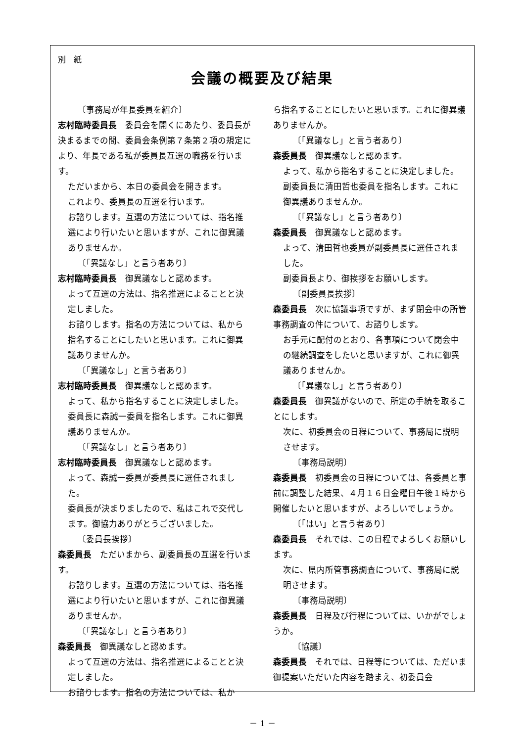別　紙
会議の概要及び結果
〔事務局が年長委員を紹介〕
志村臨時委員長　委員会を開くにあたり、委員長が決まるまでの間、委員会条例第７条第２項の規定により、年長である私が委員長互選の職務を行います。
ただいまから、本日の委員会を開きます。
これより、委員長の互選を行います。
お諮りします。互選の方法については、指名推選により行いたいと思いますが、これに御異議ありませんか。
〔「異議なし」と言う者あり〕
志村臨時委員長　御異議なしと認めます。
よって互選の方法は、指名推選によることと決定しました。
お諮りします。指名の方法については、私から指名することにしたいと思います。これに御異議ありませんか。
〔「異議なし」と言う者あり〕
志村臨時委員長　御異議なしと認めます。
よって、私から指名することに決定しました。
委員長に森誠一委員を指名します。これに御異議ありませんか。
〔「異議なし」と言う者あり〕
志村臨時委員長　御異議なしと認めます。
よって、森誠一委員が委員長に選任されました。
委員長が決まりましたので、私はこれで交代します。御協力ありがとうございました。
〔委員長挨拶〕
森委員長　ただいまから、副委員長の互選を行います。
お諮りします。互選の方法については、指名推選により行いたいと思いますが、これに御異議ありませんか。
〔「異議なし」と言う者あり〕
森委員長　御異議なしと認めます。
よって互選の方法は、指名推選によることと決定しました。
お諮りします。指名の方法については、私か
ら指名することにしたいと思います。これに御異議ありませんか。
〔「異議なし」と言う者あり〕
森委員長　御異議なしと認めます。
よって、私から指名することに決定しました。
副委員長に清田哲也委員を指名します。これに御異議ありませんか。
〔「異議なし」と言う者あり〕
森委員長　御異議なしと認めます。
よって、清田哲也委員が副委員長に選任されました。
副委員長より、御挨拶をお願いします。
〔副委員長挨拶〕
森委員長　次に協議事項ですが、まず閉会中の所管事務調査の件について、お諮りします。
お手元に配付のとおり、各事項について閉会中の継続調査をしたいと思いますが、これに御異議ありませんか。
〔「異議なし」と言う者あり〕
森委員長　御異議がないので、所定の手続を取ることにします。
次に、初委員会の日程について、事務局に説明させます。
〔事務局説明〕
森委員長　初委員会の日程については、各委員と事前に調整した結果、４月１６日金曜日午後１時から開催したいと思いますが、よろしいでしょうか。
〔「はい」と言う者あり〕
森委員長　それでは、この日程でよろしくお願いします。
次に、県内所管事務調査について、事務局に説明させます。
〔事務局説明〕
森委員長　日程及び行程については、いかがでしょうか。
〔協議〕
森委員長　それでは、日程等については、ただいま御提案いただいた内容を踏まえ、初委員会
－ 1 －